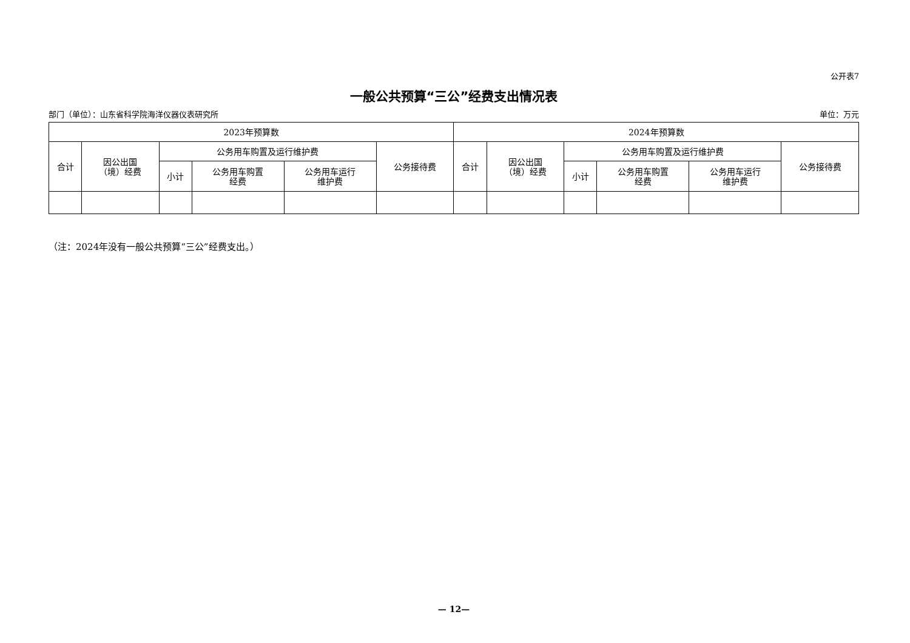公开表7
一般公共预算“三公”经费支出情况表
部门（单位）：山东省科学院海洋仪器仪表研究所 单位：万元
| 2023年预算数 | | | | | | 2024年预算数 | | | | | |
| --- | --- | --- | --- | --- | --- | --- | --- | --- | --- | --- | --- |
| 合计 | 因公出国 （境）经费 | 公务用车购置及运行维护费 | | | 公务接待费 | 合计 | 因公出国 （境）经费 | 公务用车购置及运行维护费 | | | 公务接待费 |
| | | 小计 | 公务用车购置 经费 | 公务用车运行 维护费 | | | | 小计 | 公务用车购置 经费 | 公务用车运行 维护费 | |
（注：2024年没有一般公共预算“三公”经费支出。）
— 12—